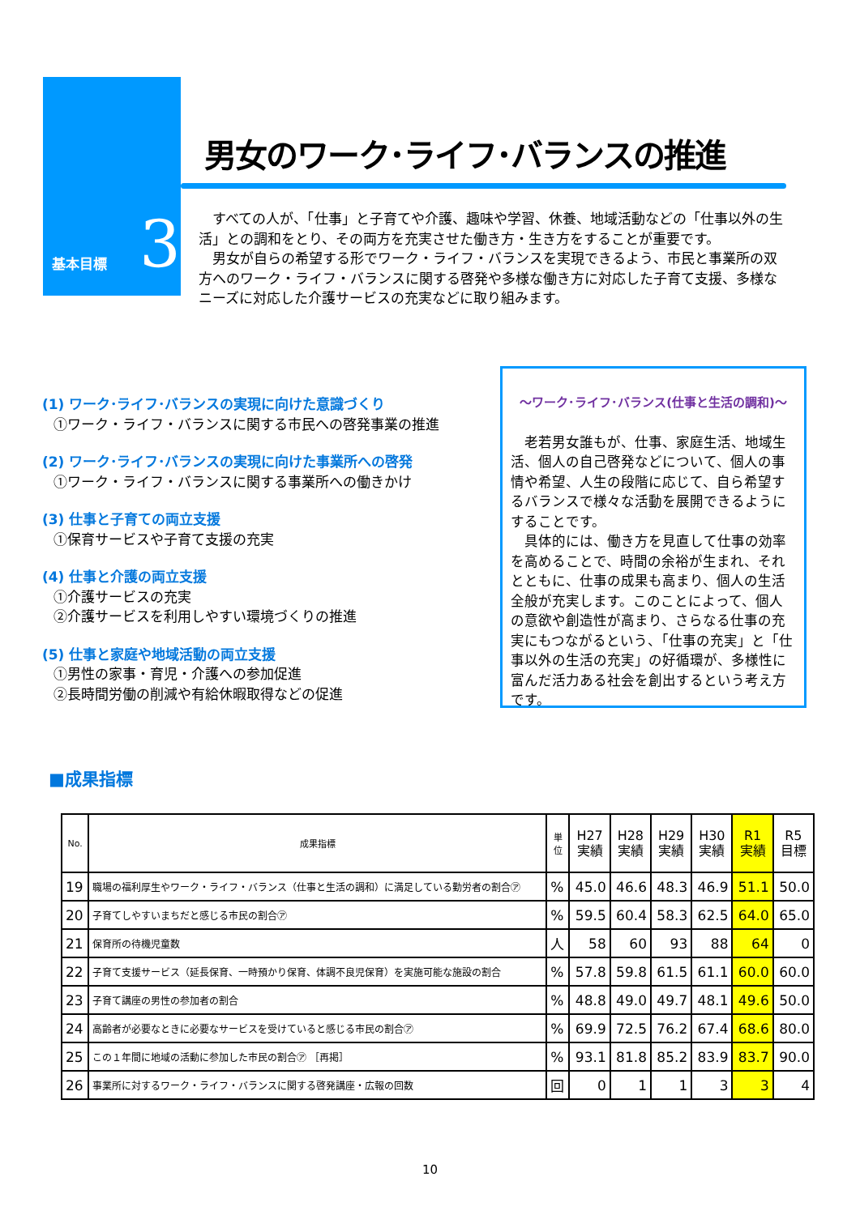基本目標 3
男女のワーク･ライフ･バランスの推進
　すべての人が、「仕事」と子育てや介護、趣味や学習、休養、地域活動などの「仕事以外の生活」との調和をとり、その両方を充実させた働き方・生き方をすることが重要です。
　男女が自らの希望する形でワーク・ライフ・バランスを実現できるよう、市民と事業所の双方へのワーク・ライフ・バランスに関する啓発や多様な働き方に対応した子育て支援、多様なニーズに対応した介護サービスの充実などに取り組みます。
(1) ワーク･ライフ･バランスの実現に向けた意識づくり
①ワーク・ライフ・バランスに関する市民への啓発事業の推進
(2) ワーク･ライフ･バランスの実現に向けた事業所への啓発
①ワーク・ライフ・バランスに関する事業所への働きかけ
(3) 仕事と子育ての両立支援
①保育サービスや子育て支援の充実
(4) 仕事と介護の両立支援
①介護サービスの充実
②介護サービスを利用しやすい環境づくりの推進
(5) 仕事と家庭や地域活動の両立支援
①男性の家事・育児・介護への参加促進
②長時間労働の削減や有給休暇取得などの促進
～ワーク･ライフ･バランス(仕事と生活の調和)～
　老若男女誰もが、仕事、家庭生活、地域生活、個人の自己啓発などについて、個人の事情や希望、人生の段階に応じて、自ら希望するバランスで様々な活動を展開できるようにすることです。
　具体的には、働き方を見直して仕事の効率を高めることで、時間の余裕が生まれ、それとともに、仕事の成果も高まり、個人の生活全般が充実します。このことによって、個人の意欲や創造性が高まり、さらなる仕事の充実にもつながるという、「仕事の充実」と「仕事以外の生活の充実」の好循環が、多様性に富んだ活力ある社会を創出するという考え方です。
■成果指標
| No. | 成果指標 | 単 位 | H27 実績 | H28 実績 | H29 実績 | H30 実績 | R1 実績 | R5 目標 |
| --- | --- | --- | --- | --- | --- | --- | --- | --- |
| 19 | 職場の福利厚生やワーク・ライフ・バランス（仕事と生活の調和）に満足している勤労者の割合㋐ | % | 45.0 | 46.6 | 48.3 | 46.9 | 51.1 | 50.0 |
| 20 | 子育てしやすいまちだと感じる市民の割合㋐ | % | 59.5 | 60.4 | 58.3 | 62.5 | 64.0 | 65.0 |
| 21 | 保育所の待機児童数 | 人 | 58 | 60 | 93 | 88 | 64 | 0 |
| 22 | 子育て支援サービス（延長保育、一時預かり保育、体調不良児保育）を実施可能な施設の割合 | % | 57.8 | 59.8 | 61.5 | 61.1 | 60.0 | 60.0 |
| 23 | 子育て講座の男性の参加者の割合 | % | 48.8 | 49.0 | 49.7 | 48.1 | 49.6 | 50.0 |
| 24 | 高齢者が必要なときに必要なサービスを受けていると感じる市民の割合㋐ | % | 69.9 | 72.5 | 76.2 | 67.4 | 68.6 | 80.0 |
| 25 | この１年間に地域の活動に参加した市民の割合㋐ ［再掲］ | % | 93.1 | 81.8 | 85.2 | 83.9 | 83.7 | 90.0 |
| 26 | 事業所に対するワーク・ライフ・バランスに関する啓発講座・広報の回数 | 回 | 0 | 1 | 1 | 3 | 3 | 4 |
10